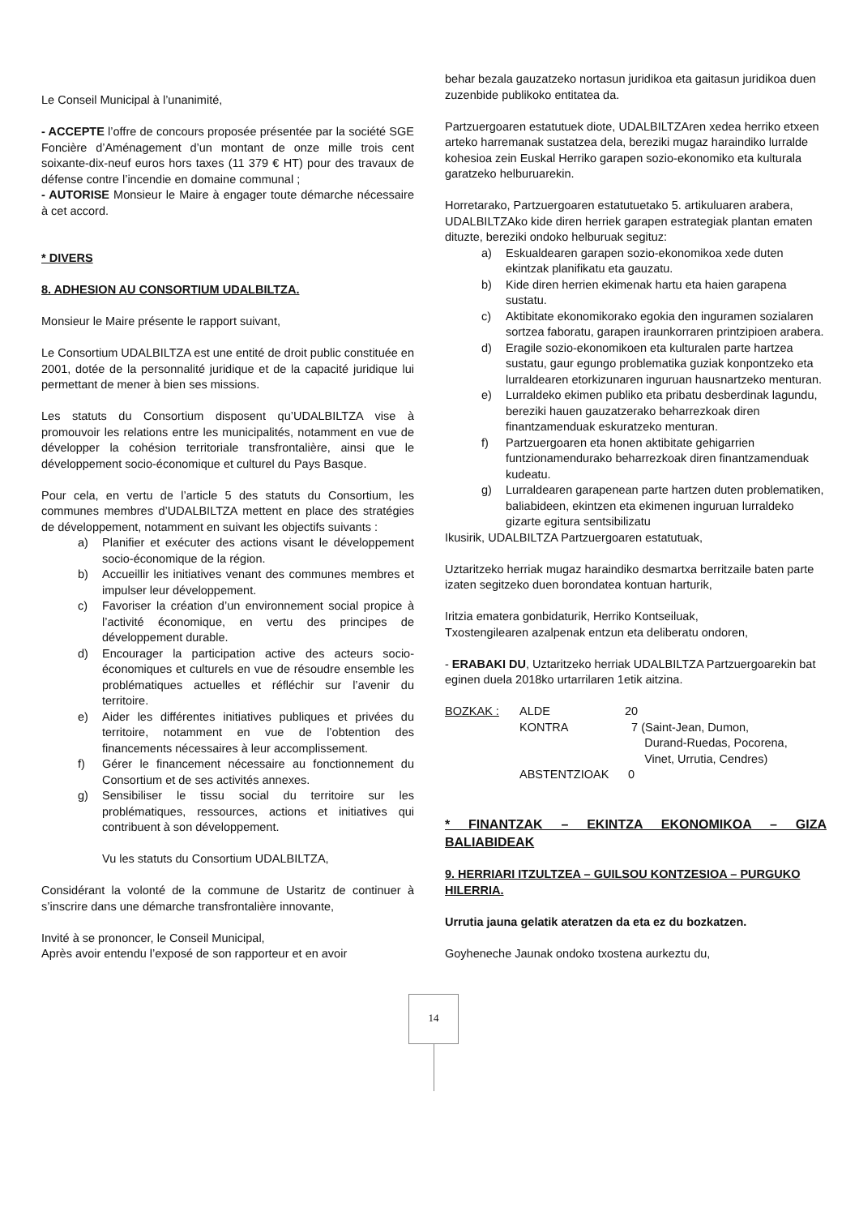Le Conseil Municipal à l’unanimité,
- ACCEPTE l’offre de concours proposée présentée par la société SGE Foncière d’Aménagement d’un montant de onze mille trois cent soixante-dix-neuf euros hors taxes (11 379 € HT) pour des travaux de défense contre l’incendie en domaine communal ;
- AUTORISE Monsieur le Maire à engager toute démarche nécessaire à cet accord.
* DIVERS
8. ADHESION AU CONSORTIUM UDALBILTZA.
Monsieur le Maire présente le rapport suivant,
Le Consortium UDALBILTZA est une entité de droit public constituée en 2001, dotée de la personnalité juridique et de la capacité juridique lui permettant de mener à bien ses missions.
Les statuts du Consortium disposent qu’UDALBILTZA vise à promouvoir les relations entre les municipalités, notamment en vue de développer la cohésion territoriale transfrontalière, ainsi que le développement socio-économique et culturel du Pays Basque.
Pour cela, en vertu de l’article 5 des statuts du Consortium, les communes membres d’UDALBILTZA mettent en place des stratégies de développement, notamment en suivant les objectifs suivants :
a) Planifier et exécuter des actions visant le développement socio-économique de la région.
b) Accueillir les initiatives venant des communes membres et impulser leur développement.
c) Favoriser la création d’un environnement social propice à l’activité économique, en vertu des principes de développement durable.
d) Encourager la participation active des acteurs socio-économiques et culturels en vue de résoudre ensemble les problématiques actuelles et réfléchir sur l’avenir du territoire.
e) Aider les différentes initiatives publiques et privées du territoire, notamment en vue de l’obtention des financements nécessaires à leur accomplissement.
f) Gérer le financement nécessaire au fonctionnement du Consortium et de ses activités annexes.
g) Sensibiliser le tissu social du territoire sur les problématiques, ressources, actions et initiatives qui contribuent à son développement.
Vu les statuts du Consortium UDALBILTZA,
Considérant la volonté de la commune de Ustaritz de continuer à s’inscrire dans une démarche transfrontalière innovante,
Invité à se prononcer, le Conseil Municipal,
Après avoir entendu l’exposé de son rapporteur et en avoir
behar bezala gauzatzeko nortasun juridikoa eta gaitasun juridikoa duen zuzenbide publikoko entitatea da.
Partzuergoaren estatutuek diote, UDALBILTZAren xedea herriko etxeen arteko harremanak sustatzea dela, bereziki mugaz haraindiko lurralde kohesioa zein Euskal Herriko garapen sozio-ekonomiko eta kulturala garatzeko helburuarekin.
Horretarako, Partzuergoaren estatutuetako 5. artikuluaren arabera, UDALBILTZAko kide diren herriek garapen estrategiak plantan ematen dituzte, bereziki ondoko helburuak segituz:
a) Eskualdearen garapen sozio-ekonomikoa xede duten ekintzak planifikatu eta gauzatu.
b) Kide diren herrien ekimenak hartu eta haien garapena sustatu.
c) Aktibitate ekonomikorako egokia den inguramen sozialaren sortzea faboratu, garapen iraunkorraren printzipioen arabera.
d) Eragile sozio-ekonomikoen eta kulturalen parte hartzea sustatu, gaur egungo problematika guziak konpontzeko eta lurraldearen etorkizunaren inguruan hausnartzeko menturan.
e) Lurraldeko ekimen publiko eta pribatu desberdinak lagundu, bereziki hauen gauzatzerako beharrezkoak diren finantzamenduak eskuratzeko menturan.
f) Partzuergoaren eta honen aktibitate gehigarrien funtzionamendurako beharrezkoak diren finantzamenduak kudeatu.
g) Lurraldearen garapenean parte hartzen duten problematiken, baliabideen, ekintzen eta ekimenen inguruan lurraldeko gizarte egitura sentsibilizatu
Ikusirik, UDALBILTZA Partzuergoaren estatutuak,
Uztaritzeko herriak mugaz haraindiko desmartxa berritzaile baten parte izaten segitzeko duen borondatea kontuan harturik,
Iritzia ematera gonbidaturik, Herriko Kontseiluak,
Txostengilearen azalpenak entzun eta deliberatu ondoren,
- ERABAKI DU, Uztaritzeko herriak UDALBILTZA Partzuergoarekin bat eginen duela 2018ko urtarrilaren 1etik aitzina.
| BOZKAK : | ALDE | 20 |
| | KONTRA | 7 (Saint-Jean, Dumon, Durand-Ruedas, Pocorena, Vinet, Urrutia, Cendres) |
| | ABSTENTZIOAK | 0 |
* FINANTZAK – EKINTZA EKONOMIKOA – GIZA BALIABIDEAK
9. HERRIARI ITZULTZEA – GUILSOU KONTZESIOA – PURGUKO HILERRIA.
Urrutia jauna gelatik ateratzen da eta ez du bozkatzen.
Goyheneche Jaunak ondoko txostena aurkeztu du,
14